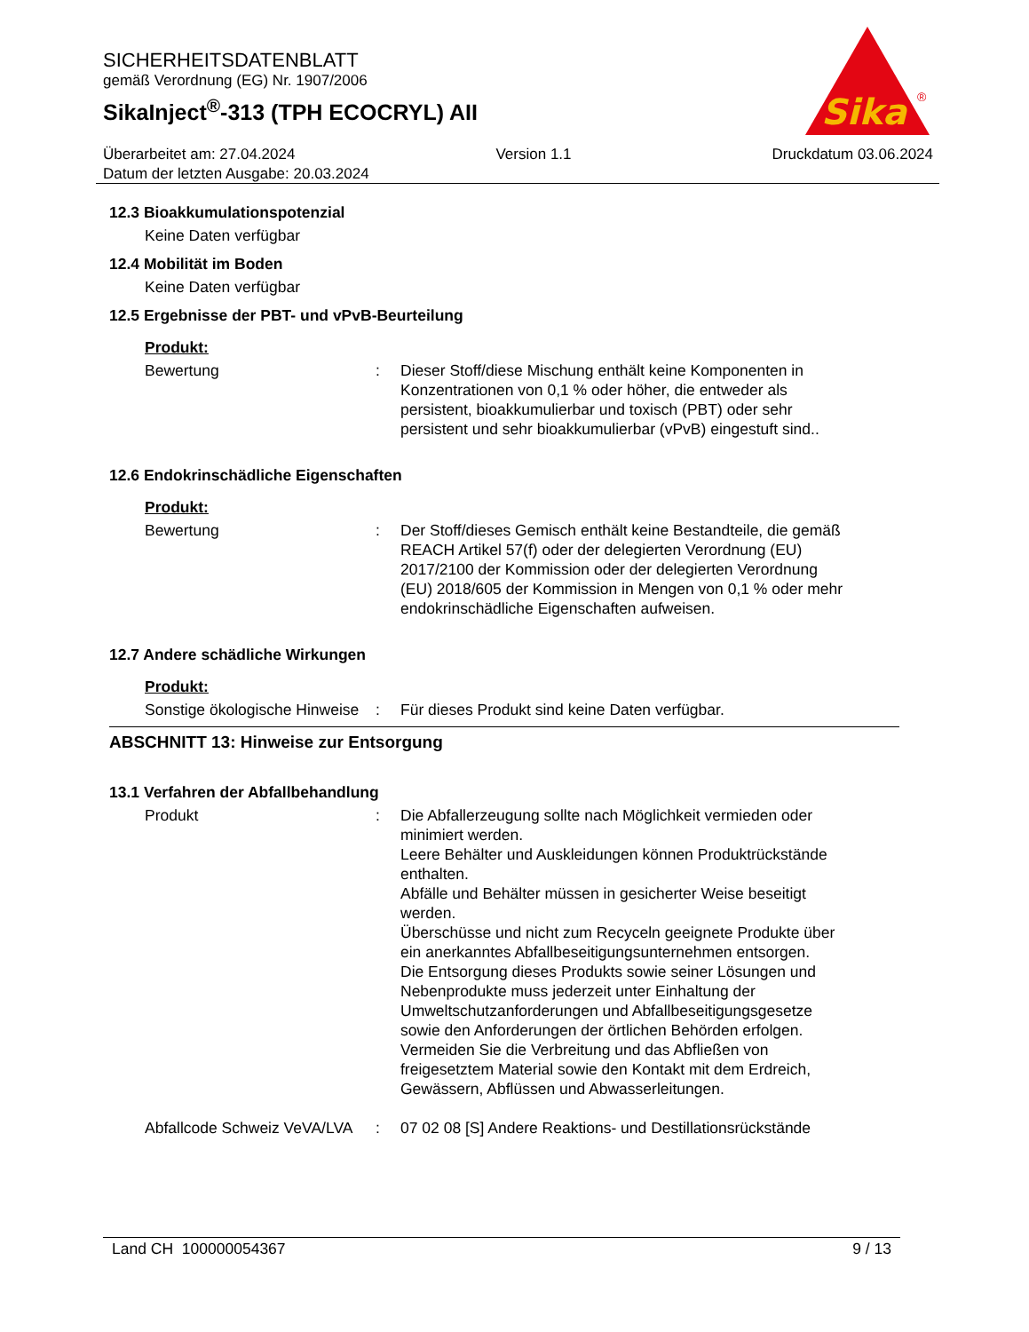SICHERHEITSDATENBLATT
gemäß Verordnung (EG) Nr. 1907/2006
SikaInject<sup>®</sup>-313 (TPH ECOCRYL) AII
Sika
®
Überarbeitet am: 27.04.2024 Version 1.1 Druckdatum 03.06.2024
Datum der letzten Ausgabe: 20.03.2024
12.3 Bioakkumulationspotenzial
Keine Daten verfügbar
12.4 Mobilität im Boden
Keine Daten verfügbar
12.5 Ergebnisse der PBT- und vPvB-Beurteilung
Produkt:
Bewertung : Dieser Stoff/diese Mischung enthält keine Komponenten in Konzentrationen von 0,1 % oder höher, die entweder als persistent, bioakkumulierbar und toxisch (PBT) oder sehr persistent und sehr bioakkumulierbar (vPvB) eingestuft sind..
12.6 Endokrinschädliche Eigenschaften
Produkt:
Bewertung : Der Stoff/dieses Gemisch enthält keine Bestandteile, die gemäß REACH Artikel 57(f) oder der delegierten Verordnung (EU) 2017/2100 der Kommission oder der delegierten Verordnung (EU) 2018/605 der Kommission in Mengen von 0,1 % oder mehr endokrinschädliche Eigenschaften aufweisen.
12.7 Andere schädliche Wirkungen
Produkt:
Sonstige ökologische Hinweise
: Für dieses Produkt sind keine Daten verfügbar.
ABSCHNITT 13: Hinweise zur Entsorgung
13.1 Verfahren der Abfallbehandlung
Produkt : Die Abfallerzeugung sollte nach Möglichkeit vermieden oder minimiert werden.
Leere Behälter und Auskleidungen können Produktrückstände enthalten.
Abfälle und Behälter müssen in gesicherter Weise beseitigt werden.
Überschüsse und nicht zum Recyceln geeignete Produkte über ein anerkanntes Abfallbeseitigungsunternehmen entsorgen.
Die Entsorgung dieses Produkts sowie seiner Lösungen und Nebenprodukte muss jederzeit unter Einhaltung der Umweltschutzanforderungen und Abfallbeseitigungsgesetze sowie den Anforderungen der örtlichen Behörden erfolgen.
Vermeiden Sie die Verbreitung und das Abfließen von freigesetztem Material sowie den Kontakt mit dem Erdreich, Gewässern, Abflüssen und Abwasserleitungen.
Abfallcode Schweiz VeVA/LVA
: 07 02 08 [S] Andere Reaktions- und Destillationsrückstände
Land CH 100000054367 9 / 13